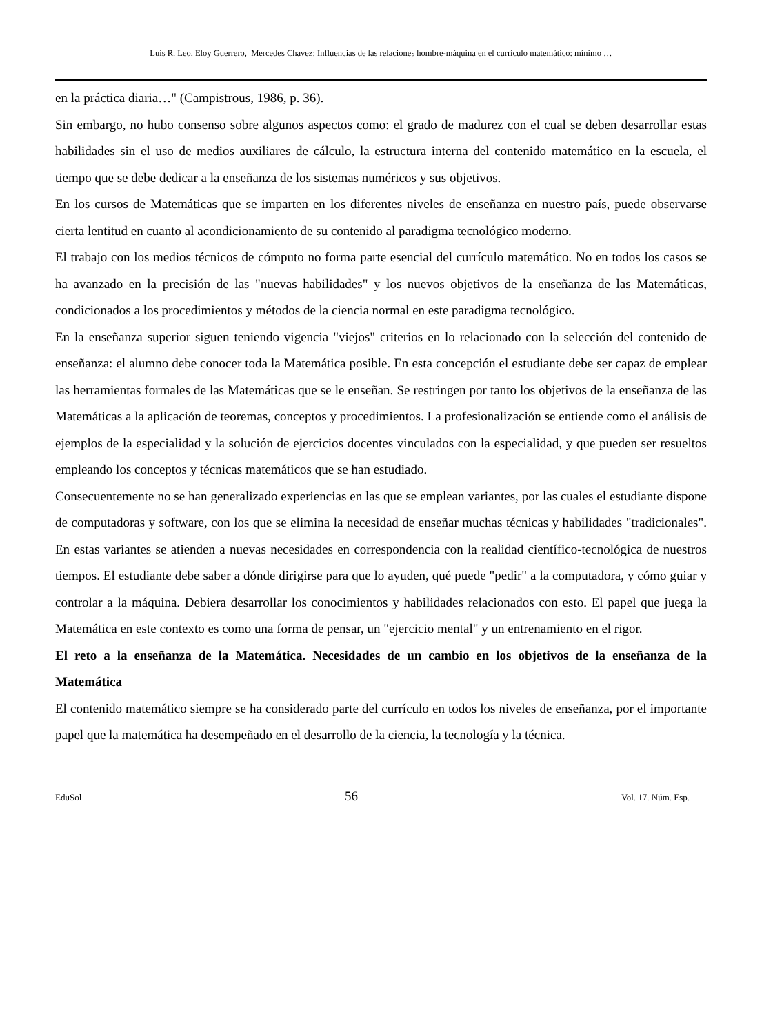Luis R. Leo, Eloy Guerrero, Mercedes Chavez: Influencias de las relaciones hombre-máquina en el currículo matemático: mínimo …
en la práctica diaria…" (Campistrous, 1986, p. 36).
Sin embargo, no hubo consenso sobre algunos aspectos como: el grado de madurez con el cual se deben desarrollar estas habilidades sin el uso de medios auxiliares de cálculo, la estructura interna del contenido matemático en la escuela, el tiempo que se debe dedicar a la enseñanza de los sistemas numéricos y sus objetivos.
En los cursos de Matemáticas que se imparten en los diferentes niveles de enseñanza en nuestro país, puede observarse cierta lentitud en cuanto al acondicionamiento de su contenido al paradigma tecnológico moderno.
El trabajo con los medios técnicos de cómputo no forma parte esencial del currículo matemático. No en todos los casos se ha avanzado en la precisión de las "nuevas habilidades" y los nuevos objetivos de la enseñanza de las Matemáticas, condicionados a los procedimientos y métodos de la ciencia normal en este paradigma tecnológico.
En la enseñanza superior siguen teniendo vigencia "viejos" criterios en lo relacionado con la selección del contenido de enseñanza: el alumno debe conocer toda la Matemática posible. En esta concepción el estudiante debe ser capaz de emplear las herramientas formales de las Matemáticas que se le enseñan. Se restringen por tanto los objetivos de la enseñanza de las Matemáticas a la aplicación de teoremas, conceptos y procedimientos. La profesionalización se entiende como el análisis de ejemplos de la especialidad y la solución de ejercicios docentes vinculados con la especialidad, y que pueden ser resueltos empleando los conceptos y técnicas matemáticos que se han estudiado.
Consecuentemente no se han generalizado experiencias en las que se emplean variantes, por las cuales el estudiante dispone de computadoras y software, con los que se elimina la necesidad de enseñar muchas técnicas y habilidades "tradicionales". En estas variantes se atienden a nuevas necesidades en correspondencia con la realidad científico-tecnológica de nuestros tiempos. El estudiante debe saber a dónde dirigirse para que lo ayuden, qué puede "pedir" a la computadora, y cómo guiar y controlar a la máquina. Debiera desarrollar los conocimientos y habilidades relacionados con esto. El papel que juega la Matemática en este contexto es como una forma de pensar, un "ejercicio mental" y un entrenamiento en el rigor.
El reto a la enseñanza de la Matemática. Necesidades de un cambio en los objetivos de la enseñanza de la Matemática
El contenido matemático siempre se ha considerado parte del currículo en todos los niveles de enseñanza, por el importante papel que la matemática ha desempeñado en el desarrollo de la ciencia, la tecnología y la técnica.
EduSol 56 Vol. 17. Núm. Esp.